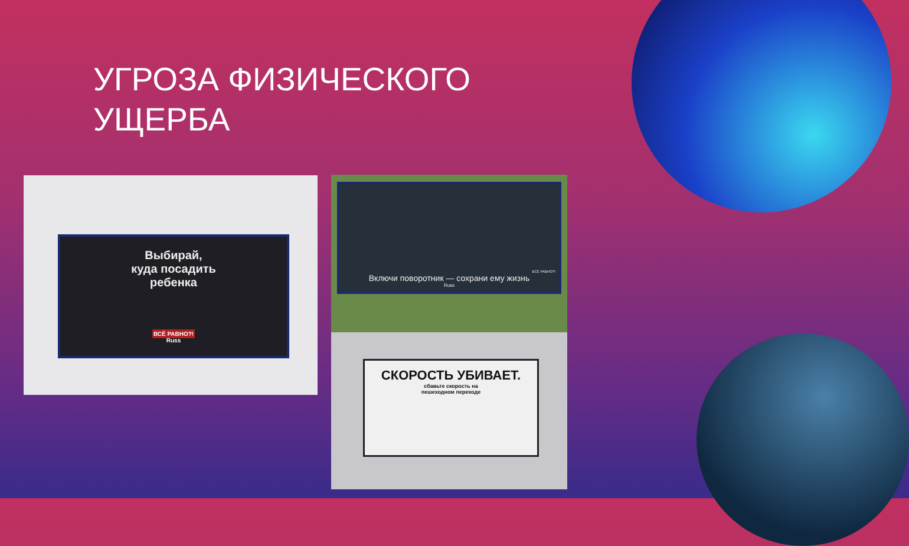УГРОЗА ФИЗИЧЕСКОГО
УЩЕРБА
Выбирай,
куда посадить
ребенка
ВСЁ РАВНО?!
Russ
ВСЁ РАВНО?!
Включи поворотник — сохрани ему жизнь
Russ
СКОРОСТЬ УБИВАЕТ.
сбавьте скорость на
пешеходном переходе